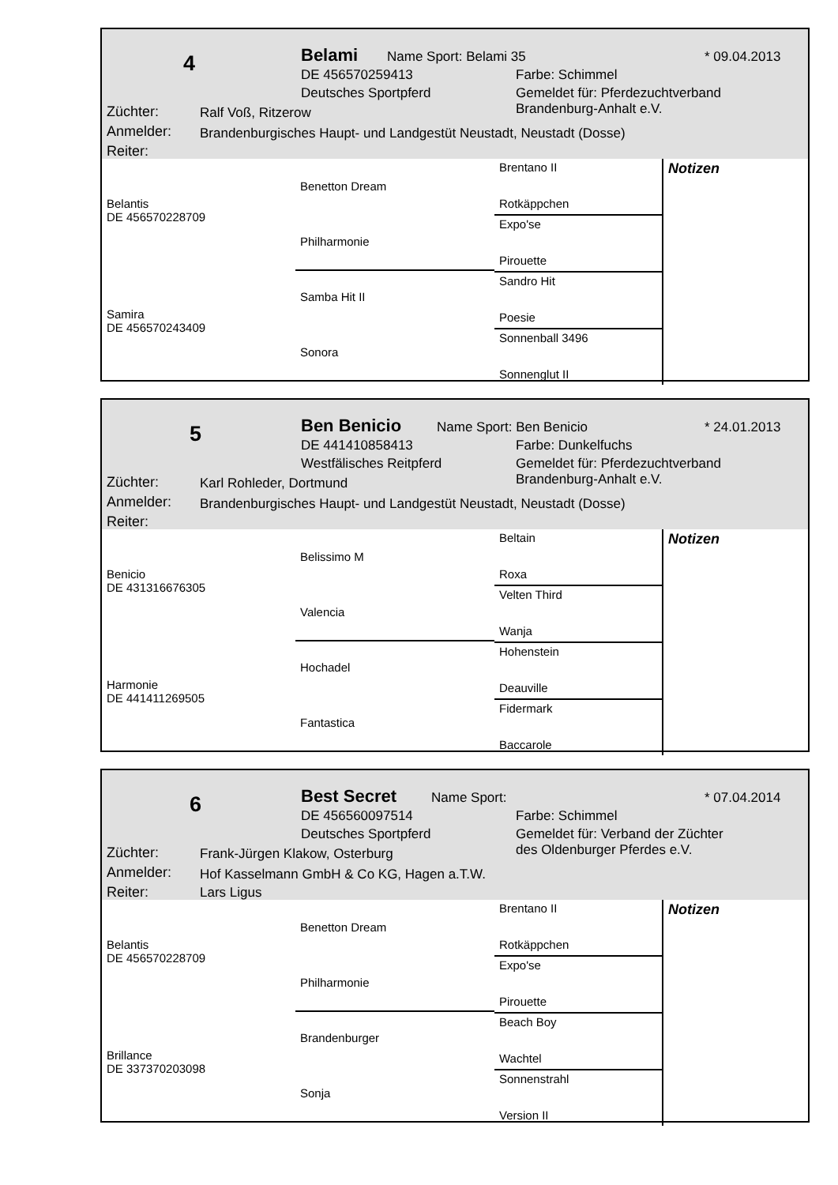4 Belami Name Sport: Belami 35 * 09.04.2013
DE 456570259413 Farbe: Schimmel
Deutsches Sportpferd
Gemeldet für: Pferdezuchtverband
Brandenburg-Anhalt e.V.
Züchter: Ralf Voß, Ritzerow
Anmelder: Brandenburgisches Haupt- und Landgestüt Neustadt, Neustadt (Dosse)
Reiter:
Belantis
DE 456570228709
Samira
DE 456570243409
Benetton Dream
Philharmonie
Samba Hit II
Sonora
Brentano II
Rotkäppchen
Expo'se
Pirouette
Sandro Hit
Poesie
Sonnenball 3496
Sonnenglut II
Notizen
5 Ben Benicio Name Sport: Ben Benicio * 24.01.2013
DE 441410858413 Farbe: Dunkelfuchs
Westfälisches Reitpferd
Gemeldet für: Pferdezuchtverband
Brandenburg-Anhalt e.V.
Züchter: Karl Rohleder, Dortmund
Anmelder: Brandenburgisches Haupt- und Landgestüt Neustadt, Neustadt (Dosse)
Reiter:
Benicio
DE 431316676305
Harmonie
DE 441411269505
Belissimo M
Valencia
Hochadel
Fantastica
Beltain
Roxa
Velten Third
Wanja
Hohenstein
Deauville
Fidermark
Baccarole
Notizen
6 Best Secret Name Sport: * 07.04.2014
DE 456560097514 Farbe: Schimmel
Deutsches Sportpferd
Gemeldet für: Verband der Züchter
des Oldenburger Pferdes e.V.
Züchter: Frank-Jürgen Klakow, Osterburg
Anmelder: Hof Kasselmann GmbH & Co KG, Hagen a.T.W.
Reiter: Lars Ligus
Belantis
DE 456570228709
Brillance
DE 337370203098
Benetton Dream
Philharmonie
Brandenburger
Sonja
Brentano II
Rotkäppchen
Expo'se
Pirouette
Beach Boy
Wachtel
Sonnenstrahl
Version II
Notizen